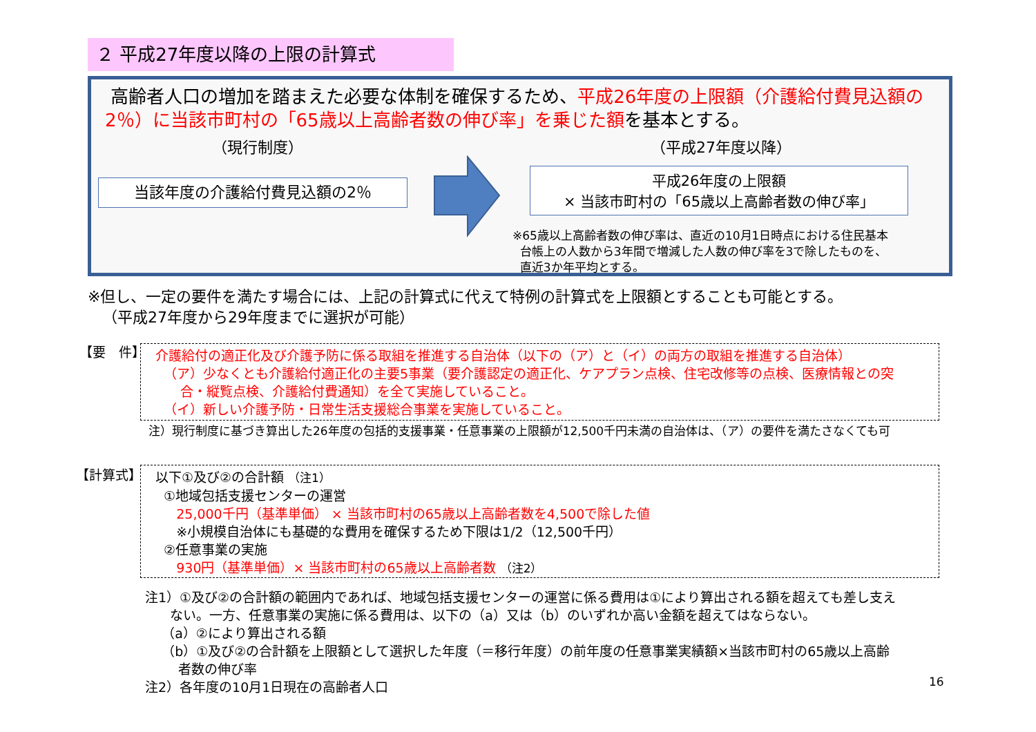２ 平成27年度以降の上限の計算式
高齢者人口の増加を踏まえた必要な体制を確保するため、平成26年度の上限額（介護給付費見込額の2％）に当該市町村の「65歳以上高齢者数の伸び率」を乗じた額を基本とする。
（現行制度） （平成27年度以降）
当該年度の介護給付費見込額の2％
平成26年度の上限額
× 当該市町村の「65歳以上高齢者数の伸び率」
※65歳以上高齢者数の伸び率は、直近の10月1日時点における住民基本
台帳上の人数から3年間で増減した人数の伸び率を3で除したものを、
直近3か年平均とする。
※但し、一定の要件を満たす場合には、上記の計算式に代えて特例の計算式を上限額とすることも可能とする。
（平成27年度から29年度までに選択が可能）
【要　件】
介護給付の適正化及び介護予防に係る取組を推進する自治体（以下の（ア）と（イ）の両方の取組を推進する自治体）
（ア）少なくとも介護給付適正化の主要5事業（要介護認定の適正化、ケアプラン点検、住宅改修等の点検、医療情報との突
合・縦覧点検、介護給付費通知）を全て実施していること。
（イ）新しい介護予防・日常生活支援総合事業を実施していること。
注）現行制度に基づき算出した26年度の包括的支援事業・任意事業の上限額が12,500千円未満の自治体は、（ア）の要件を満たさなくても可
【計算式】
以下①及び②の合計額 （注1）
①地域包括支援センターの運営
25,000千円（基準単価） × 当該市町村の65歳以上高齢者数を4,500で除した値
※小規模自治体にも基礎的な費用を確保するため下限は1/2（12,500千円）
②任意事業の実施
930円（基準単価）× 当該市町村の65歳以上高齢者数 （注2）
注1）①及び②の合計額の範囲内であれば、地域包括支援センターの運営に係る費用は①により算出される額を超えても差し支え
ない。一方、任意事業の実施に係る費用は、以下の（a）又は（b）のいずれか高い金額を超えてはならない。
（a）②により算出される額
（b）①及び②の合計額を上限額として選択した年度（＝移行年度）の前年度の任意事業実績額×当該市町村の65歳以上高齢
者数の伸び率
注2）各年度の10月1日現在の高齢者人口
16